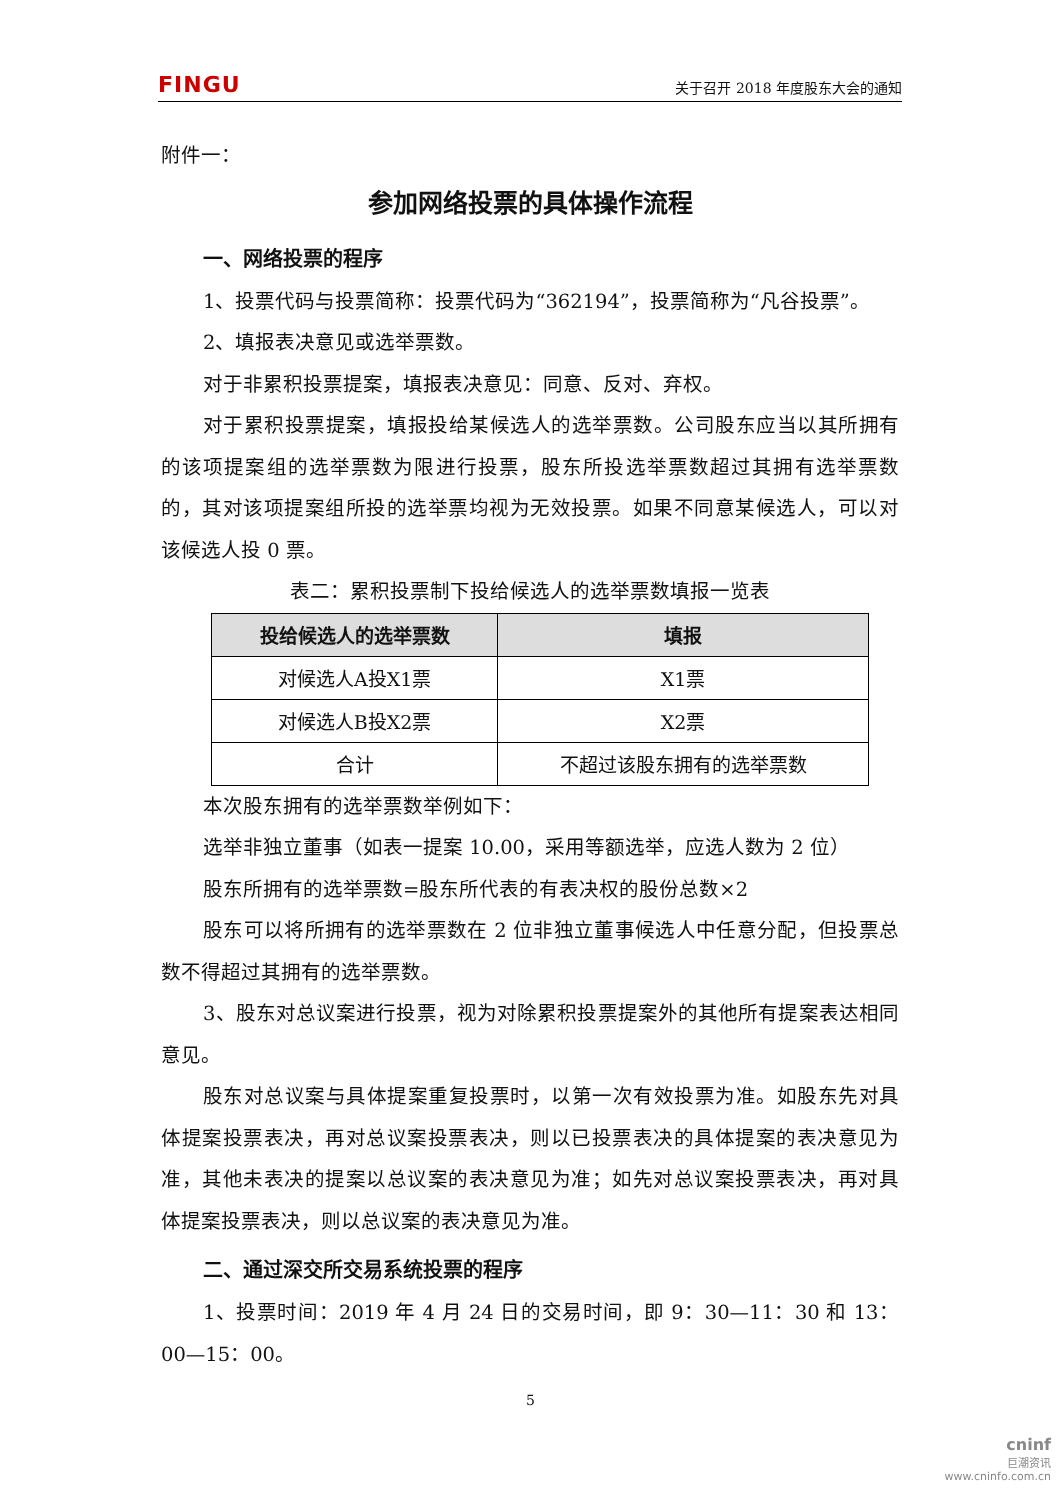FINGU 关于召开 2018 年度股东大会的通知
附件一：
参加网络投票的具体操作流程
一、网络投票的程序
1、投票代码与投票简称：投票代码为“362194”，投票简称为“凡谷投票”。
2、填报表决意见或选举票数。
对于非累积投票提案，填报表决意见：同意、反对、弃权。
对于累积投票提案，填报投给某候选人的选举票数。公司股东应当以其所拥有的该项提案组的选举票数为限进行投票，股东所投选举票数超过其拥有选举票数的，其对该项提案组所投的选举票均视为无效投票。如果不同意某候选人，可以对该候选人投 0 票。
表二：累积投票制下投给候选人的选举票数填报一览表
| 投给候选人的选举票数 | 填报 |
| --- | --- |
| 对候选人A投X1票 | X1票 |
| 对候选人B投X2票 | X2票 |
| 合计 | 不超过该股东拥有的选举票数 |
本次股东拥有的选举票数举例如下：
选举非独立董事（如表一提案 10.00，采用等额选举，应选人数为 2 位）
股东所拥有的选举票数=股东所代表的有表决权的股份总数×2
股东可以将所拥有的选举票数在 2 位非独立董事候选人中任意分配，但投票总数不得超过其拥有的选举票数。
3、股东对总议案进行投票，视为对除累积投票提案外的其他所有提案表达相同意见。
股东对总议案与具体提案重复投票时，以第一次有效投票为准。如股东先对具体提案投票表决，再对总议案投票表决，则以已投票表决的具体提案的表决意见为准，其他未表决的提案以总议案的表决意见为准；如先对总议案投票表决，再对具体提案投票表决，则以总议案的表决意见为准。
二、通过深交所交易系统投票的程序
1、投票时间：2019 年 4 月 24 日的交易时间，即 9：30—11：30 和 13：00—15：00。
5
cninf
巨潮资讯
www.cninfo.com.cn